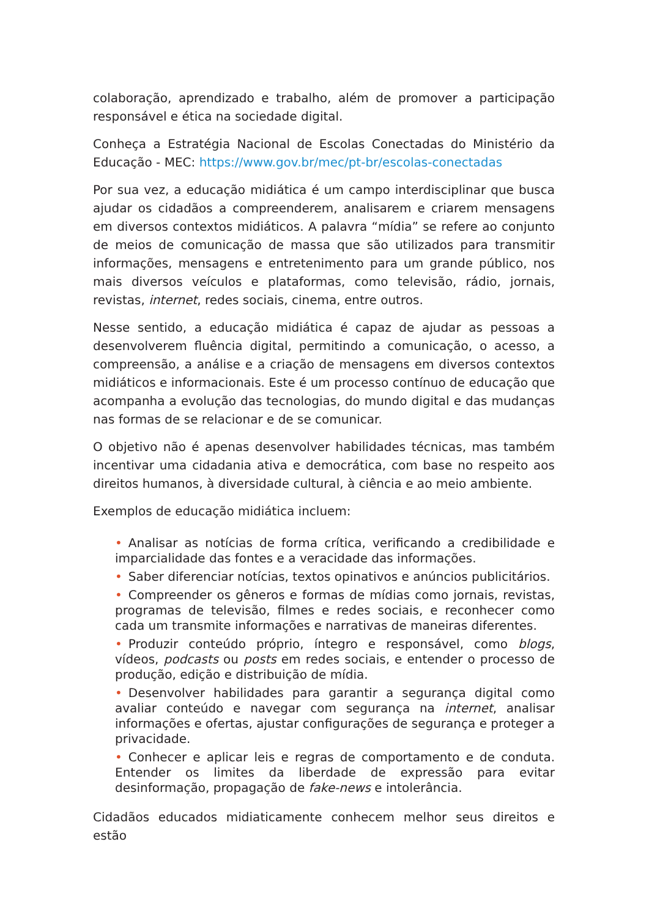colaboração, aprendizado e trabalho, além de promover a participação responsável e ética na sociedade digital.
Conheça a Estratégia Nacional de Escolas Conectadas do Ministério da Educação - MEC: https://www.gov.br/mec/pt-br/escolas-conectadas
Por sua vez, a educação midiática é um campo interdisciplinar que busca ajudar os cidadãos a compreenderem, analisarem e criarem mensagens em diversos contextos midiáticos. A palavra “mídia” se refere ao conjunto de meios de comunicação de massa que são utilizados para transmitir informações, mensagens e entretenimento para um grande público, nos mais diversos veículos e plataformas, como televisão, rádio, jornais, revistas, internet, redes sociais, cinema, entre outros.
Nesse sentido, a educação midiática é capaz de ajudar as pessoas a desenvolverem fluência digital, permitindo a comunicação, o acesso, a compreensão, a análise e a criação de mensagens em diversos contextos midiáticos e informacionais. Este é um processo contínuo de educação que acompanha a evolução das tecnologias, do mundo digital e das mudanças nas formas de se relacionar e de se comunicar.
O objetivo não é apenas desenvolver habilidades técnicas, mas também incentivar uma cidadania ativa e democrática, com base no respeito aos direitos humanos, à diversidade cultural, à ciência e ao meio ambiente.
Exemplos de educação midiática incluem:
• Analisar as notícias de forma crítica, verificando a credibilidade e imparcialidade das fontes e a veracidade das informações.
• Saber diferenciar notícias, textos opinativos e anúncios publicitários.
• Compreender os gêneros e formas de mídias como jornais, revistas, programas de televisão, filmes e redes sociais, e reconhecer como cada um transmite informações e narrativas de maneiras diferentes.
• Produzir conteúdo próprio, íntegro e responsável, como blogs, vídeos, podcasts ou posts em redes sociais, e entender o processo de produção, edição e distribuição de mídia.
• Desenvolver habilidades para garantir a segurança digital como avaliar conteúdo e navegar com segurança na internet, analisar informações e ofertas, ajustar configurações de segurança e proteger a privacidade.
• Conhecer e aplicar leis e regras de comportamento e de conduta. Entender os limites da liberdade de expressão para evitar desinformação, propagação de fake-news e intolerância.
Cidadãos educados midiaticamente conhecem melhor seus direitos e estão